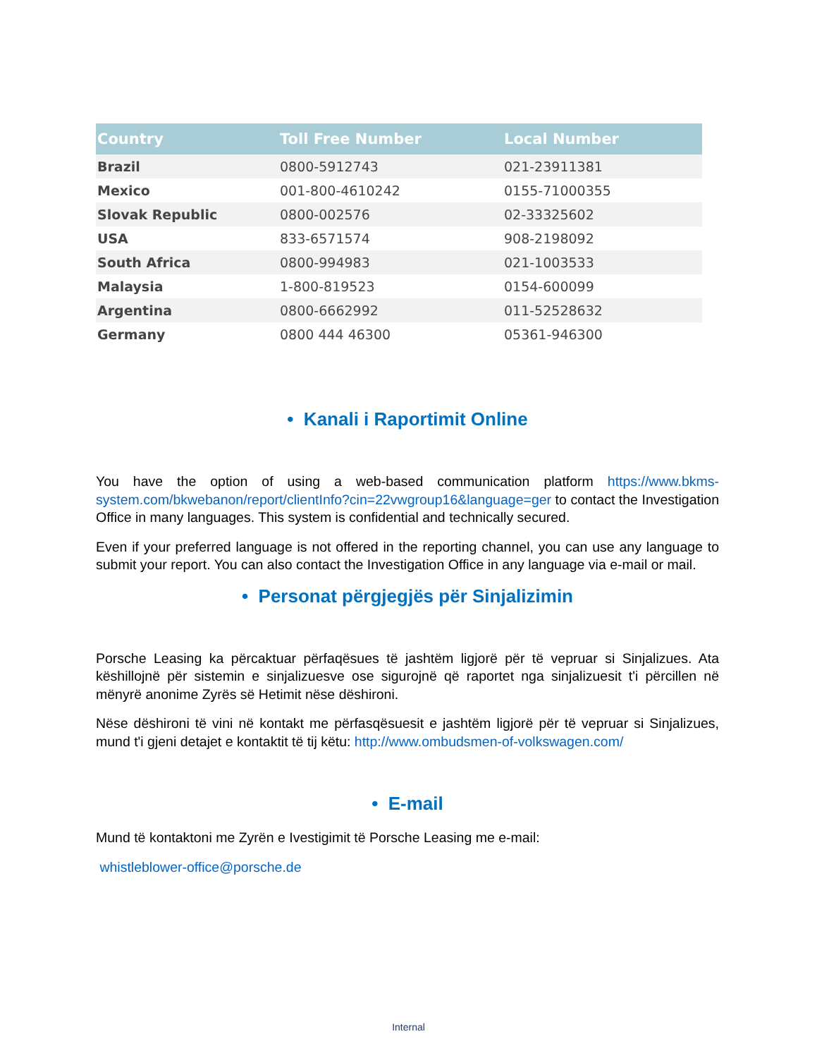| Country | Toll Free Number | Local Number |
| --- | --- | --- |
| Brazil | 0800-5912743 | 021-23911381 |
| Mexico | 001-800-4610242 | 0155-71000355 |
| Slovak Republic | 0800-002576 | 02-33325602 |
| USA | 833-6571574 | 908-2198092 |
| South Africa | 0800-994983 | 021-1003533 |
| Malaysia | 1-800-819523 | 0154-600099 |
| Argentina | 0800-6662992 | 011-52528632 |
| Germany | 0800 444 46300 | 05361-946300 |
• Kanali i Raportimit Online
You have the option of using a web-based communication platform https://www.bkms-system.com/bkwebanon/report/clientInfo?cin=22vwgroup16&language=ger to contact the Investigation Office in many languages. This system is confidential and technically secured.
Even if your preferred language is not offered in the reporting channel, you can use any language to submit your report. You can also contact the Investigation Office in any language via e-mail or mail.
• Personat përgjegjës për Sinjalizimin
Porsche Leasing ka përcaktuar përfaqësues të jashtëm ligjorë për të vepruar si Sinjalizues. Ata këshillojnë për sistemin e sinjalizuesve ose sigurojnë që raportet nga sinjalizuesit t'i përcillen në mënyrë anonime Zyrës së Hetimit nëse dëshironi.
Nëse dëshironi të vini në kontakt me përfasqësuesit e jashtëm ligjorë për të vepruar si Sinjalizues, mund t'i gjeni detajet e kontaktit të tij këtu: http://www.ombudsmen-of-volkswagen.com/
• E-mail
Mund të kontaktoni me Zyrën e Ivestigimit të Porsche Leasing me e-mail:
whistleblower-office@porsche.de
Internal